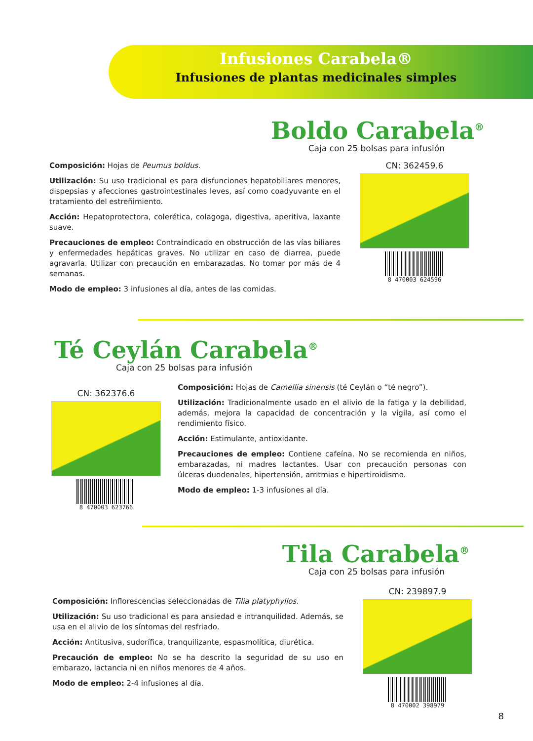Infusiones Carabela®
Infusiones de plantas medicinales simples
Boldo Carabela<sup>®</sup>
Caja con 25 bolsas para infusión
Composición: Hojas de Peumus boldus.
Utilización: Su uso tradicional es para disfunciones hepatobiliares menores, dispepsias y afecciones gastrointestinales leves, así como coadyuvante en el tratamiento del estreñimiento.
Acción: Hepatoprotectora, colerética, colagoga, digestiva, aperitiva, laxante suave.
Precauciones de empleo: Contraindicado en obstrucción de las vías biliares y enfermedades hepáticas graves. No utilizar en caso de diarrea, puede agravarla. Utilizar con precaución en embarazadas. No tomar por más de 4 semanas.
Modo de empleo: 3 infusiones al día, antes de las comidas.
CN: 362459.6
8 470003 624596
Té Ceylán Carabela<sup>®</sup>
Caja con 25 bolsas para infusión
CN: 362376.6
8 470003 623766
Composición: Hojas de Camellia sinensis (té Ceylán o “té negro”).
Utilización: Tradicionalmente usado en el alivio de la fatiga y la debilidad, además, mejora la capacidad de concentración y la vigila, así como el rendimiento físico.
Acción: Estimulante, antioxidante.
Precauciones de empleo: Contiene cafeína. No se recomienda en niños, embarazadas, ni madres lactantes. Usar con precaución personas con úlceras duodenales, hipertensión, arritmias e hipertiroidismo.
Modo de empleo: 1-3 infusiones al día.
Tila Carabela<sup>®</sup>
Caja con 25 bolsas para infusión
Composición: Inflorescencias seleccionadas de Tilia platyphyllos.
Utilización: Su uso tradicional es para ansiedad e intranquilidad. Además, se usa en el alivio de los síntomas del resfriado.
Acción: Antitusiva, sudorífica, tranquilizante, espasmolítica, diurética.
Precaución de empleo: No se ha descrito la seguridad de su uso en embarazo, lactancia ni en niños menores de 4 años.
Modo de empleo: 2-4 infusiones al día.
CN: 239897.9
8 470002 398979
8